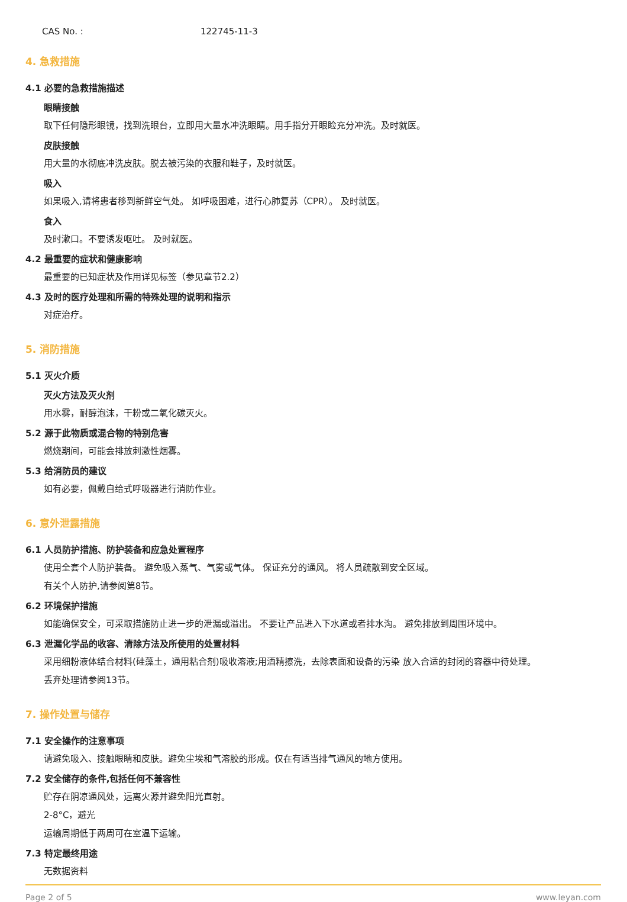CAS No. : 122745-11-3
4. 急救措施
4.1 必要的急救措施描述
眼睛接触
取下任何隐形眼镜，找到洗眼台，立即用大量水冲洗眼睛。用手指分开眼睑充分冲洗。及时就医。
皮肤接触
用大量的水彻底冲洗皮肤。脱去被污染的衣服和鞋子，及时就医。
吸入
如果吸入,请将患者移到新鲜空气处。 如呼吸困难，进行心肺复苏（CPR）。 及时就医。
食入
及时漱口。不要诱发呕吐。 及时就医。
4.2 最重要的症状和健康影响
最重要的已知症状及作用详见标签（参见章节2.2）
4.3 及时的医疗处理和所需的特殊处理的说明和指示
对症治疗。
5. 消防措施
5.1 灭火介质
灭火方法及灭火剂
用水雾，耐醇泡沫，干粉或二氧化碳灭火。
5.2 源于此物质或混合物的特别危害
燃烧期间，可能会排放刺激性烟雾。
5.3 给消防员的建议
如有必要，佩戴自给式呼吸器进行消防作业。
6. 意外泄露措施
6.1 人员防护措施、防护装备和应急处置程序
使用全套个人防护装备。 避免吸入蒸气、气雾或气体。 保证充分的通风。 将人员疏散到安全区域。
有关个人防护,请参阅第8节。
6.2 环境保护措施
如能确保安全，可采取措施防止进一步的泄漏或溢出。 不要让产品进入下水道或者排水沟。 避免排放到周围环境中。
6.3 泄漏化学品的收容、清除方法及所使用的处置材料
采用细粉液体结合材料(硅藻土，通用粘合剂)吸收溶液;用酒精擦洗，去除表面和设备的污染 放入合适的封闭的容器中待处理。
丢弃处理请参阅13节。
7. 操作处置与储存
7.1 安全操作的注意事项
请避免吸入、接触眼睛和皮肤。避免尘埃和气溶胶的形成。仅在有适当排气通风的地方使用。
7.2 安全储存的条件,包括任何不兼容性
贮存在阴凉通风处，远离火源并避免阳光直射。
2-8°C，避光
运输周期低于两周可在室温下运输。
7.3 特定最终用途
无数据资料
Page 2 of 5 www.leyan.com